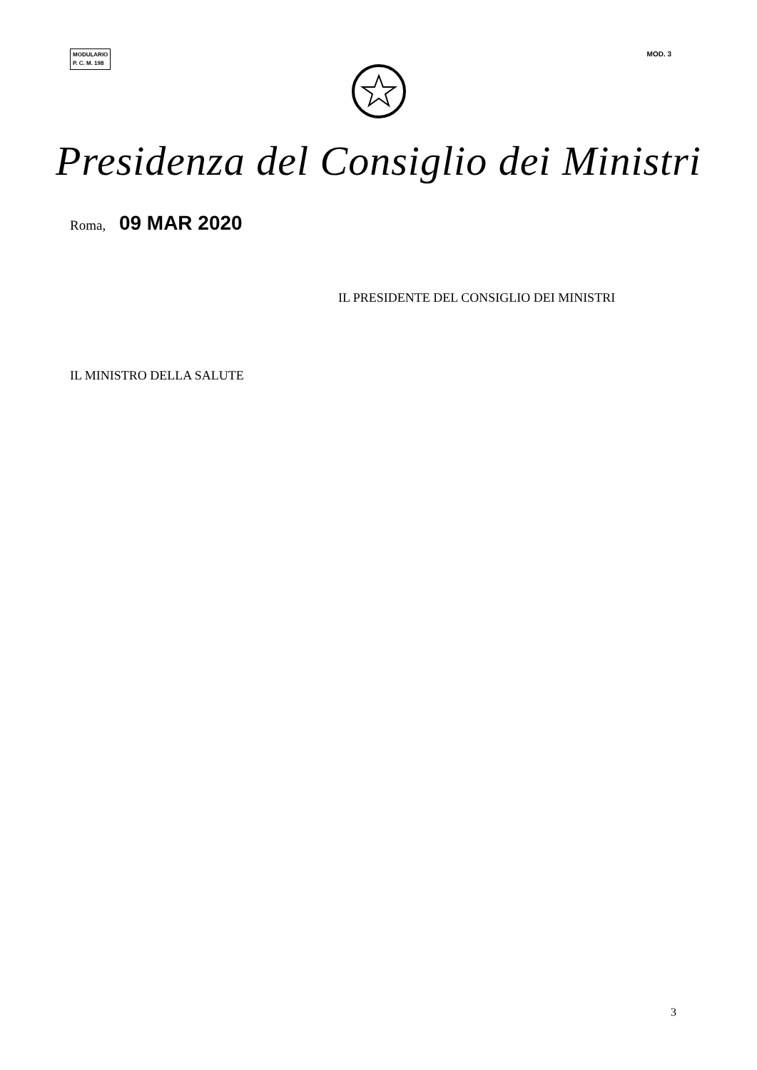MODULARIO
P. C. M. 198
MOD. 3
Presidenza del Consiglio dei Ministri
Roma, 09 MAR 2020
IL PRESIDENTE DEL CONSIGLIO DEI MINISTRI
IL MINISTRO DELLA SALUTE
3